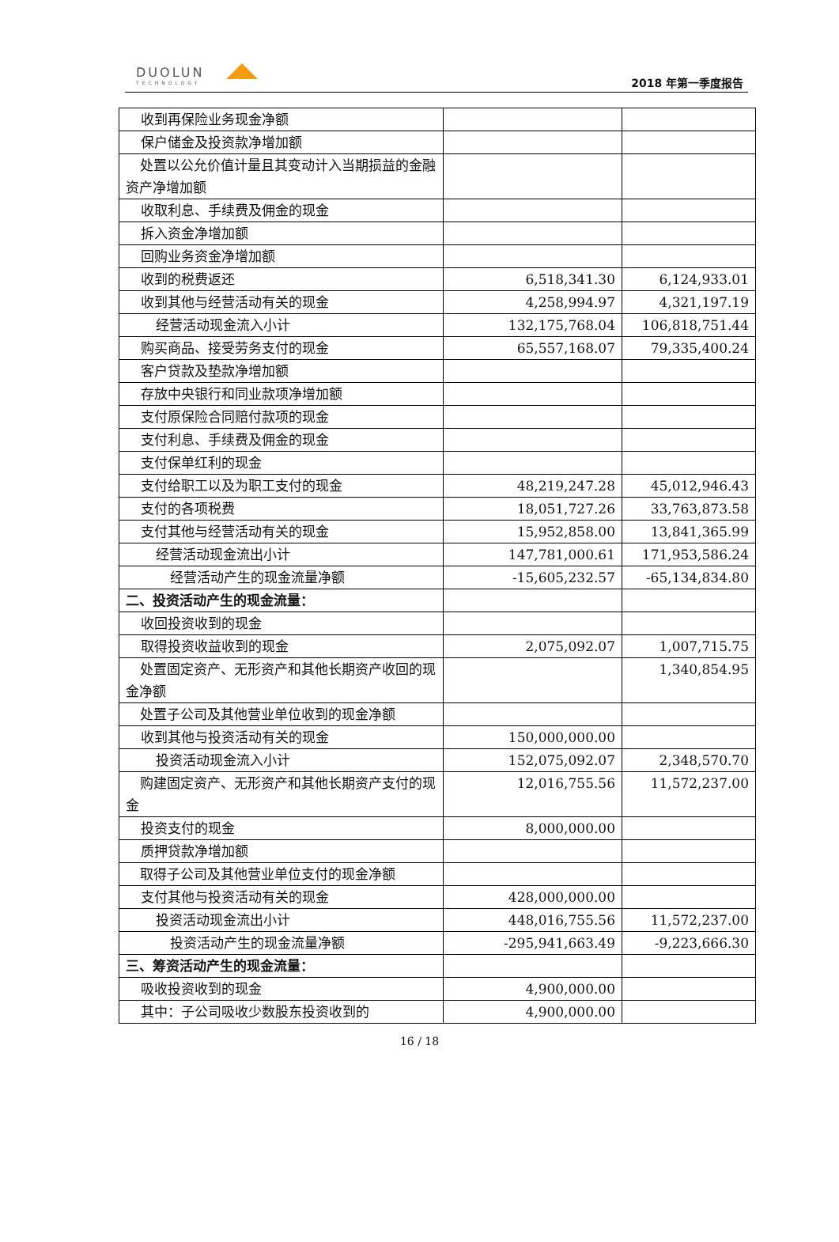DUOLUN
TECHNOLOGY
2018 年第一季度报告
| 收到再保险业务现金净额 | | |
| 保户储金及投资款净增加额 | | |
| 处置以公允价值计量且其变动计入当期损益的金融资产净增加额 | | |
| 收取利息、手续费及佣金的现金 | | |
| 拆入资金净增加额 | | |
| 回购业务资金净增加额 | | |
| 收到的税费返还 | 6,518,341.30 | 6,124,933.01 |
| 收到其他与经营活动有关的现金 | 4,258,994.97 | 4,321,197.19 |
| 经营活动现金流入小计 | 132,175,768.04 | 106,818,751.44 |
| 购买商品、接受劳务支付的现金 | 65,557,168.07 | 79,335,400.24 |
| 客户贷款及垫款净增加额 | | |
| 存放中央银行和同业款项净增加额 | | |
| 支付原保险合同赔付款项的现金 | | |
| 支付利息、手续费及佣金的现金 | | |
| 支付保单红利的现金 | | |
| 支付给职工以及为职工支付的现金 | 48,219,247.28 | 45,012,946.43 |
| 支付的各项税费 | 18,051,727.26 | 33,763,873.58 |
| 支付其他与经营活动有关的现金 | 15,952,858.00 | 13,841,365.99 |
| 经营活动现金流出小计 | 147,781,000.61 | 171,953,586.24 |
| 经营活动产生的现金流量净额 | -15,605,232.57 | -65,134,834.80 |
| 二、投资活动产生的现金流量： | | |
| 收回投资收到的现金 | | |
| 取得投资收益收到的现金 | 2,075,092.07 | 1,007,715.75 |
| 处置固定资产、无形资产和其他长期资产收回的现金净额 | | 1,340,854.95 |
| 处置子公司及其他营业单位收到的现金净额 | | |
| 收到其他与投资活动有关的现金 | 150,000,000.00 | |
| 投资活动现金流入小计 | 152,075,092.07 | 2,348,570.70 |
| 购建固定资产、无形资产和其他长期资产支付的现金 | 12,016,755.56 | 11,572,237.00 |
| 投资支付的现金 | 8,000,000.00 | |
| 质押贷款净增加额 | | |
| 取得子公司及其他营业单位支付的现金净额 | | |
| 支付其他与投资活动有关的现金 | 428,000,000.00 | |
| 投资活动现金流出小计 | 448,016,755.56 | 11,572,237.00 |
| 投资活动产生的现金流量净额 | -295,941,663.49 | -9,223,666.30 |
| 三、筹资活动产生的现金流量： | | |
| 吸收投资收到的现金 | 4,900,000.00 | |
| 其中：子公司吸收少数股东投资收到的 | 4,900,000.00 | |
16 / 18